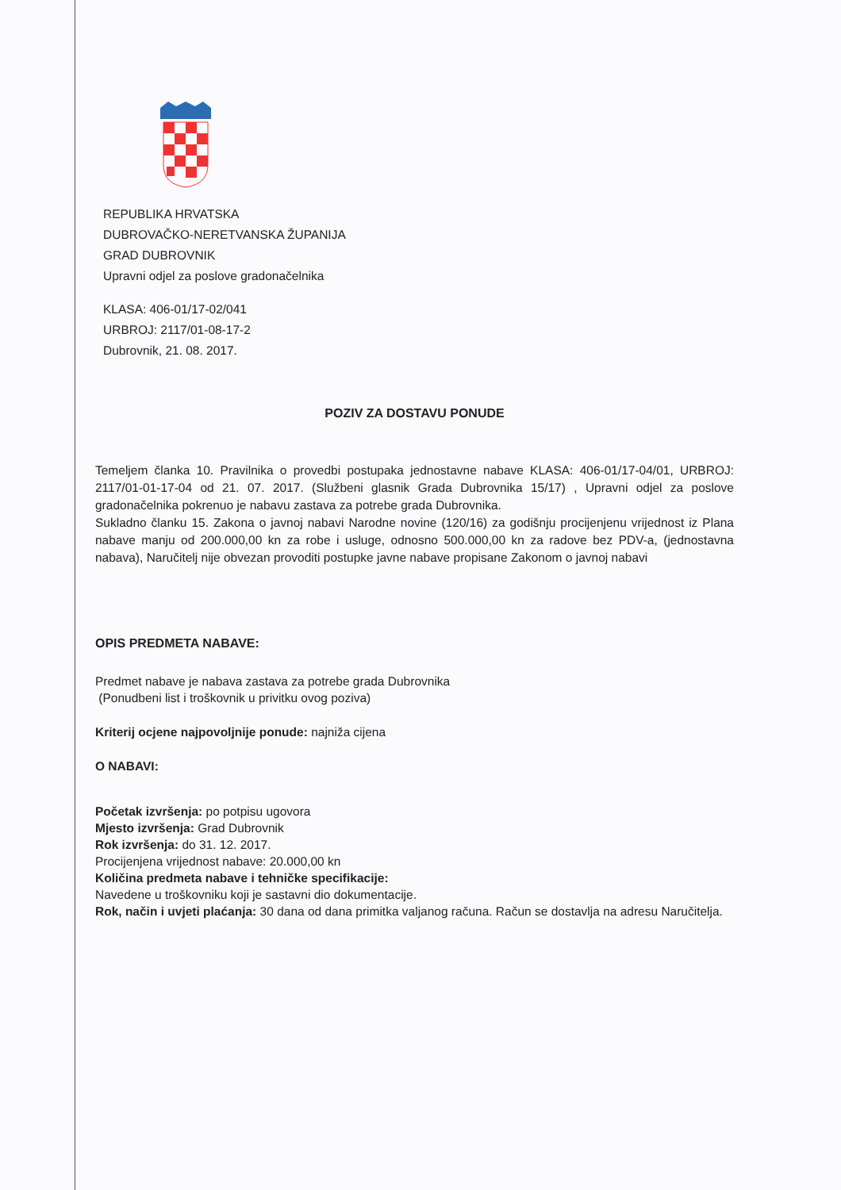REPUBLIKA HRVATSKA
DUBROVAČKO-NERETVANSKA ŽUPANIJA
GRAD DUBROVNIK
Upravni odjel za poslove gradonačelnika
KLASA: 406-01/17-02/041
URBROJ: 2117/01-08-17-2
Dubrovnik, 21. 08. 2017.
POZIV ZA DOSTAVU PONUDE
Temeljem članka 10. Pravilnika o provedbi postupaka jednostavne nabave KLASA: 406-01/17-04/01, URBROJ: 2117/01-01-17-04 od 21. 07. 2017. (Službeni glasnik Grada Dubrovnika 15/17) , Upravni odjel za poslove gradonačelnika pokrenuo je nabavu zastava za potrebe grada Dubrovnika.
Sukladno članku 15. Zakona o javnoj nabavi Narodne novine (120/16) za godišnju procijenjenu vrijednost iz Plana nabave manju od 200.000,00 kn za robe i usluge, odnosno 500.000,00 kn za radove bez PDV-a, (jednostavna nabava), Naručitelj nije obvezan provoditi postupke javne nabave propisane Zakonom o javnoj nabavi
OPIS PREDMETA NABAVE:
Predmet nabave je nabava zastava za potrebe grada Dubrovnika
(Ponudbeni list i troškovnik u privitku ovog poziva)
Kriterij ocjene najpovoljnije ponude: najniža cijena
O NABAVI:
Početak izvršenja: po potpisu ugovora
Mjesto izvršenja: Grad Dubrovnik
Rok izvršenja: do 31. 12. 2017.
Procijenjena vrijednost nabave: 20.000,00 kn
Količina predmeta nabave i tehničke specifikacije:
Navedene u troškovniku koji je sastavni dio dokumentacije.
Rok, način i uvjeti plaćanja: 30 dana od dana primitka valjanog računa. Račun se dostavlja na adresu Naručitelja.